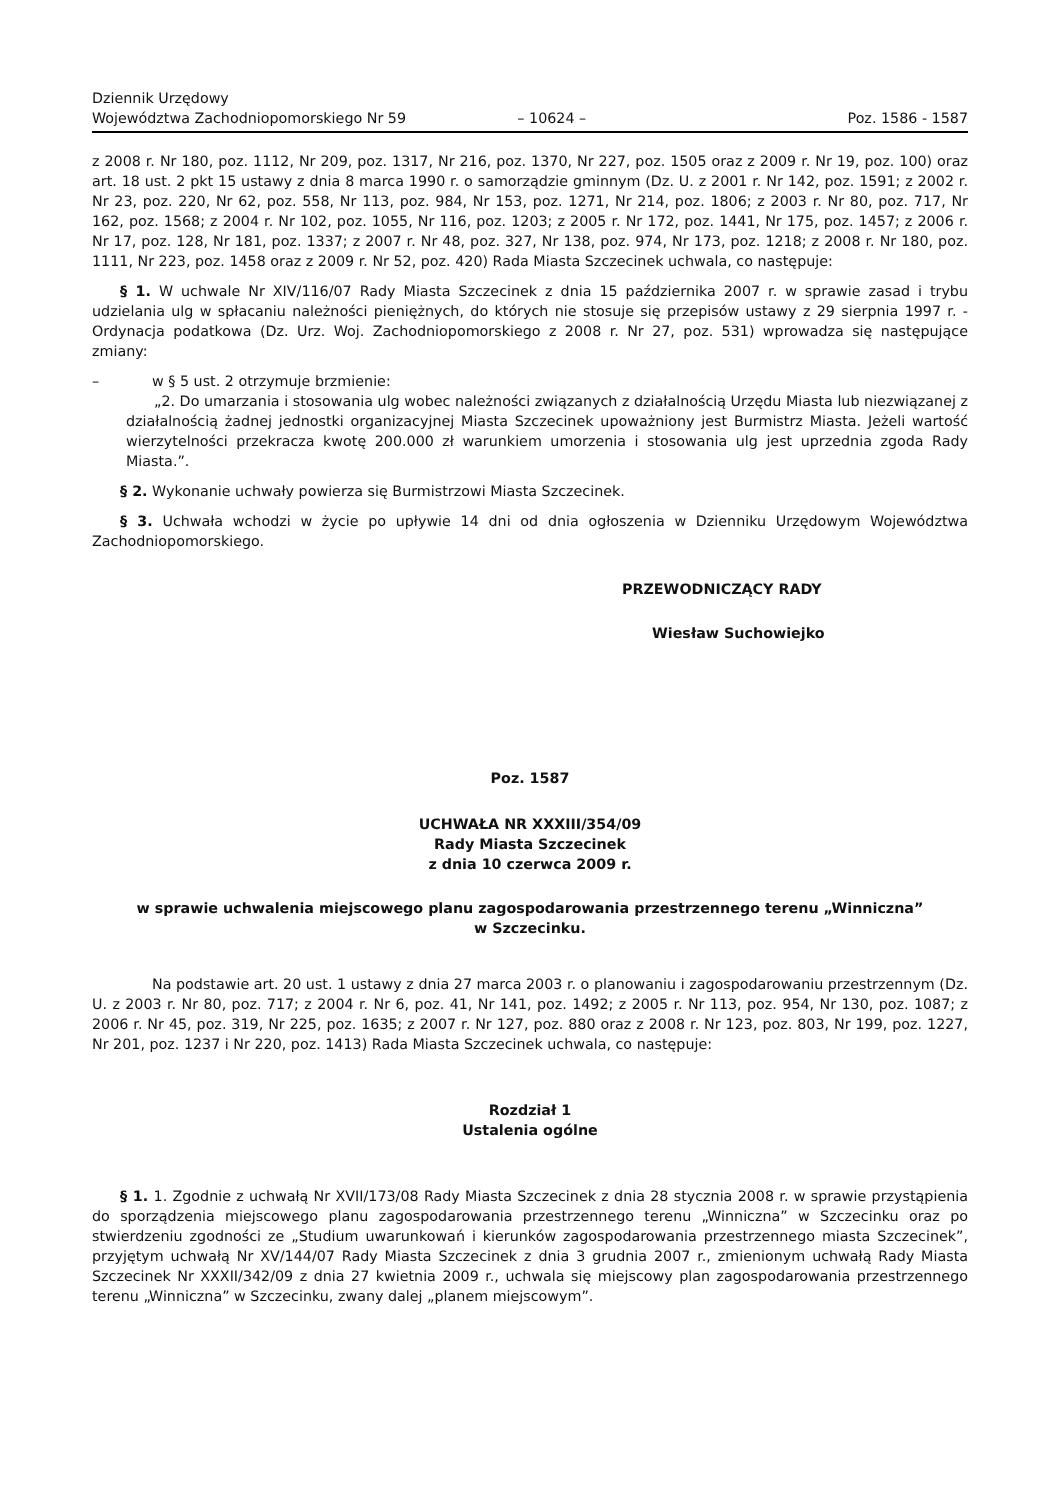Dziennik Urzędowy
Województwa Zachodniopomorskiego Nr 59
– 10624 –
Poz. 1586 - 1587
z 2008 r. Nr 180, poz. 1112, Nr 209, poz. 1317, Nr 216, poz. 1370, Nr 227, poz. 1505 oraz z 2009 r. Nr 19, poz. 100) oraz art. 18 ust. 2 pkt 15 ustawy z dnia 8 marca 1990 r. o samorządzie gminnym (Dz. U. z 2001 r. Nr 142, poz. 1591; z 2002 r. Nr 23, poz. 220, Nr 62, poz. 558, Nr 113, poz. 984, Nr 153, poz. 1271, Nr 214, poz. 1806; z 2003 r. Nr 80, poz. 717, Nr 162, poz. 1568; z 2004 r. Nr 102, poz. 1055, Nr 116, poz. 1203; z 2005 r. Nr 172, poz. 1441, Nr 175, poz. 1457; z 2006 r. Nr 17, poz. 128, Nr 181, poz. 1337; z 2007 r. Nr 48, poz. 327, Nr 138, poz. 974, Nr 173, poz. 1218; z 2008 r. Nr 180, poz. 1111, Nr 223, poz. 1458 oraz z 2009 r. Nr 52, poz. 420) Rada Miasta Szczecinek uchwala, co następuje:
§ 1. W uchwale Nr XIV/116/07 Rady Miasta Szczecinek z dnia 15 października 2007 r. w sprawie zasad i trybu udzielania ulg w spłacaniu należności pieniężnych, do których nie stosuje się przepisów ustawy z 29 sierpnia 1997 r. - Ordynacja podatkowa (Dz. Urz. Woj. Zachodniopomorskiego z 2008 r. Nr 27, poz. 531) wprowadza się następujące zmiany:
– w § 5 ust. 2 otrzymuje brzmienie:
„2. Do umarzania i stosowania ulg wobec należności związanych z działalnością Urzędu Miasta lub niezwiązanej z działalnością żadnej jednostki organizacyjnej Miasta Szczecinek upoważniony jest Burmistrz Miasta. Jeżeli wartość wierzytelności przekracza kwotę 200.000 zł warunkiem umorzenia i stosowania ulg jest uprzednia zgoda Rady Miasta.”.
§ 2. Wykonanie uchwały powierza się Burmistrzowi Miasta Szczecinek.
§ 3. Uchwała wchodzi w życie po upływie 14 dni od dnia ogłoszenia w Dzienniku Urzędowym Województwa Zachodniopomorskiego.
PRZEWODNICZĄCY RADY
Wiesław Suchowiejko
Poz. 1587
UCHWAŁA NR XXXIII/354/09
Rady Miasta Szczecinek
z dnia 10 czerwca 2009 r.
w sprawie uchwalenia miejscowego planu zagospodarowania przestrzennego terenu „Winniczna”
w Szczecinku.
Na podstawie art. 20 ust. 1 ustawy z dnia 27 marca 2003 r. o planowaniu i zagospodarowaniu przestrzennym (Dz. U. z 2003 r. Nr 80, poz. 717; z 2004 r. Nr 6, poz. 41, Nr 141, poz. 1492; z 2005 r. Nr 113, poz. 954, Nr 130, poz. 1087; z 2006 r. Nr 45, poz. 319, Nr 225, poz. 1635; z 2007 r. Nr 127, poz. 880 oraz z 2008 r. Nr 123, poz. 803, Nr 199, poz. 1227, Nr 201, poz. 1237 i Nr 220, poz. 1413) Rada Miasta Szczecinek uchwala, co następuje:
Rozdział 1
Ustalenia ogólne
§ 1. 1. Zgodnie z uchwałą Nr XVII/173/08 Rady Miasta Szczecinek z dnia 28 stycznia 2008 r. w sprawie przystąpienia do sporządzenia miejscowego planu zagospodarowania przestrzennego terenu „Winniczna” w Szczecinku oraz po stwierdzeniu zgodności ze „Studium uwarunkowań i kierunków zagospodarowania przestrzennego miasta Szczecinek”, przyjętym uchwałą Nr XV/144/07 Rady Miasta Szczecinek z dnia 3 grudnia 2007 r., zmienionym uchwałą Rady Miasta Szczecinek Nr XXXII/342/09 z dnia 27 kwietnia 2009 r., uchwala się miejscowy plan zagospodarowania przestrzennego terenu „Winniczna” w Szczecinku, zwany dalej „planem miejscowym”.